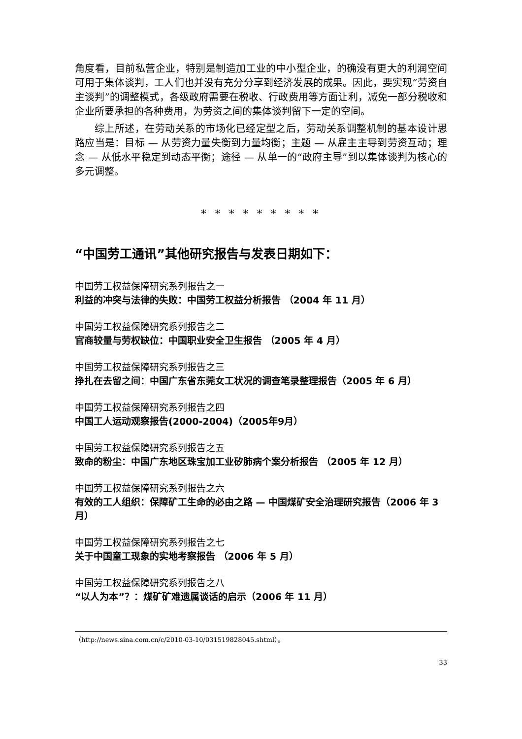角度看，目前私营企业，特别是制造加工业的中小型企业，的确没有更大的利润空间可用于集体谈判，工人们也并没有充分分享到经济发展的成果。因此，要实现“劳资自主谈判”的调整模式，各级政府需要在税收、行政费用等方面让利，减免一部分税收和企业所要承担的各种费用，为劳资之间的集体谈判留下一定的空间。
综上所述，在劳动关系的市场化已经定型之后，劳动关系调整机制的基本设计思路应当是：目标 — 从劳资力量失衡到力量均衡；主题 — 从雇主主导到劳资互动；理念 — 从低水平稳定到动态平衡；途径 — 从单一的“政府主导”到以集体谈判为核心的多元调整。
* * * * * * * * *
“中国劳工通讯”其他研究报告与发表日期如下：
中国劳工权益保障研究系列报告之一
利益的冲突与法律的失败：中国劳工权益分析报告 （2004 年 11 月）
中国劳工权益保障研究系列报告之二
官商较量与劳权缺位：中国职业安全卫生报告 （2005 年 4 月）
中国劳工权益保障研究系列报告之三
挣扎在去留之间：中国广东省东莞女工状况的调查笔录整理报告（2005 年 6 月）
中国劳工权益保障研究系列报告之四
中国工人运动观察报告(2000-2004)（2005年9月）
中国劳工权益保障研究系列报告之五
致命的粉尘：中国广东地区珠宝加工业矽肺病个案分析报告 （2005 年 12 月）
中国劳工权益保障研究系列报告之六
有效的工人组织：保障矿工生命的必由之路 — 中国煤矿安全治理研究报告（2006 年 3 月）
中国劳工权益保障研究系列报告之七
关于中国童工现象的实地考察报告 （2006 年 5 月）
中国劳工权益保障研究系列报告之八
“以人为本”？：煤矿矿难遗属谈话的启示（2006 年 11 月）
（http://news.sina.com.cn/c/2010-03-10/031519828045.shtml）。
33